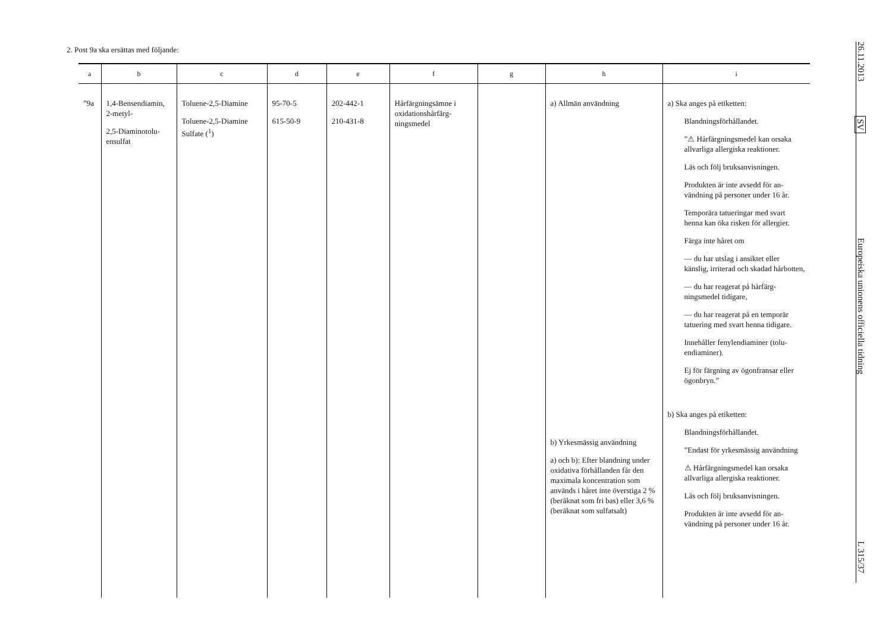2. Post 9a ska ersättas med följande:
| a | b | c | d | e | f | g | h | i |
| --- | --- | --- | --- | --- | --- | --- | --- | --- |
| ”9a | 1,4-Bensendiamin, 2-metyl- 2,5-Diaminotolu­ensulfat | Toluene-2,5-Diamine Toluene-2,5-Diamine Sulfate (<sup>1</sup>) | 95-70-5 615-50-9 | 202-442-1 210-431-8 | Hårfärgningsämne i oxidationshårfärg­ningsmedel | | a) Allmän användning b) Yrkesmässig användning a) och b): Efter blandning under oxidativa förhållanden får den maximala koncent­ration som används i håret inte överstiga 2 % (beräknat som fri bas) eller 3,6 % (be­räknat som sulfatsalt) | a) Ska anges på etiketten: Blandningsförhållandet. ”⚠ Hårfärgningsmedel kan orsaka allvarliga allergiska reaktioner. Läs och följ bruksanvisningen. Produkten är inte avsedd för an­vändning på personer under 16 år. Temporära tatueringar med svart henna kan öka risken för allergier. Färga inte håret om — du har utslag i ansiktet eller känslig, irriterad och skadad hårbotten, — du har reagerat på hårfärg­ningsmedel tidigare, — du har reagerat på en temporär tatuering med svart henna ti­digare. Innehåller fenylendiaminer (tolu­endiaminer). Ej för färgning av ögonfransar eller ögonbryn.” b) Ska anges på etiketten: Blandningsförhållandet. ”Endast för yrkesmässig använd­ning ⚠ Hårfärgningsmedel kan orsaka allvarliga allergiska reaktioner. Läs och följ bruksanvisningen. Produkten är inte avsedd för an­vändning på personer under 16 år. |
26.11.2013
SV
Europeiska unionens officiella tidning
L 315/37